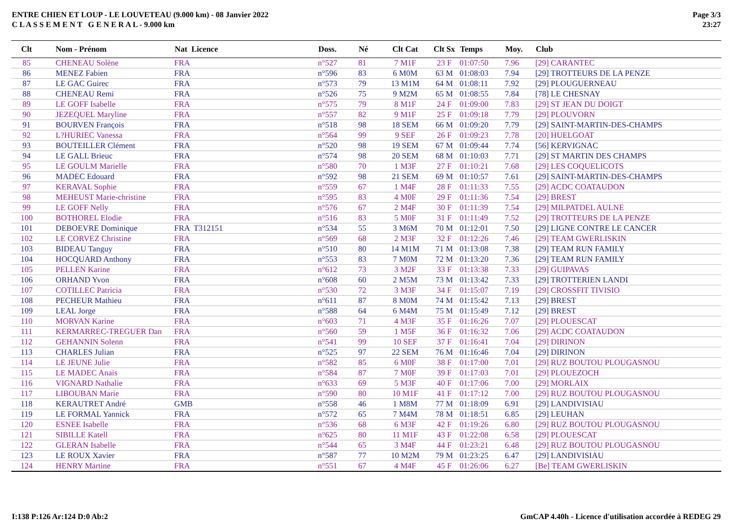ENTRE CHIEN ET LOUP - LE LOUVETEAU (9.000 km) - 08 Janvier 2022
C L A S S E M E N T G E N E R A L - 9.000 km
Page 3/3
23:27
| Clt | Nom - Prénom | Nat Licence | Doss. | Né | Clt Cat | Clt Sx | Temps | Moy. | Club |
| --- | --- | --- | --- | --- | --- | --- | --- | --- | --- |
| 85 | CHENEAU Solène | FRA | n°527 | 81 | 7 M1F | 23 F | 01:07:50 | 7.96 | [29] CARANTEC |
| 86 | MENEZ Fabien | FRA | n°596 | 83 | 6 M0M | 63 M | 01:08:03 | 7.94 | [29] TROTTEURS DE LA PENZE |
| 87 | LE GAC Guirec | FRA | n°573 | 79 | 13 M1M | 64 M | 01:08:11 | 7.92 | [29] PLOUGUERNEAU |
| 88 | CHENEAU Remi | FRA | n°526 | 75 | 9 M2M | 65 M | 01:08:55 | 7.84 | [78] LE CHESNAY |
| 89 | LE GOFF Isabelle | FRA | n°575 | 79 | 8 M1F | 24 F | 01:09:00 | 7.83 | [29] ST JEAN DU DOIGT |
| 90 | JEZEQUEL Maryline | FRA | n°557 | 82 | 9 M1F | 25 F | 01:09:18 | 7.79 | [29] PLOUVORN |
| 91 | BOURVEN François | FRA | n°518 | 98 | 18 SEM | 66 M | 01:09:20 | 7.79 | [29] SAINT-MARTIN-DES-CHAMPS |
| 92 | L?HURIEC Vanessa | FRA | n°564 | 99 | 9 SEF | 26 F | 01:09:23 | 7.78 | [20] HUELGOAT |
| 93 | BOUTEILLER Clément | FRA | n°520 | 98 | 19 SEM | 67 M | 01:09:44 | 7.74 | [56] KERVIGNAC |
| 94 | LE GALL Brieuc | FRA | n°574 | 98 | 20 SEM | 68 M | 01:10:03 | 7.71 | [29] ST MARTIN DES CHAMPS |
| 95 | LE GOULM Marielle | FRA | n°580 | 70 | 1 M3F | 27 F | 01:10:21 | 7.68 | [29] LES COQUELICOTS |
| 96 | MADEC Edouard | FRA | n°592 | 98 | 21 SEM | 69 M | 01:10:57 | 7.61 | [29] SAINT-MARTIN-DES-CHAMPS |
| 97 | KERAVAL Sophie | FRA | n°559 | 67 | 1 M4F | 28 F | 01:11:33 | 7.55 | [29] ACDC COATAUDON |
| 98 | MEHEUST Marie-christine | FRA | n°595 | 83 | 4 M0F | 29 F | 01:11:36 | 7.54 | [29] BREST |
| 99 | LE GOFF Nelly | FRA | n°576 | 67 | 2 M4F | 30 F | 01:11:39 | 7.54 | [29] MILPATDEL AULNE |
| 100 | BOTHOREL Elodie | FRA | n°516 | 83 | 5 M0F | 31 F | 01:11:49 | 7.52 | [29] TROTTEURS DE LA PENZE |
| 101 | DEBOEVRE Dominique | FRA T312151 | n°534 | 55 | 3 M6M | 70 M | 01:12:01 | 7.50 | [29] LIGNE CONTRE LE CANCER |
| 102 | LE CORVEZ Christine | FRA | n°569 | 68 | 2 M3F | 32 F | 01:12:26 | 7.46 | [29] TEAM GWERLISKIN |
| 103 | BIDEAU Tanguy | FRA | n°510 | 80 | 14 M1M | 71 M | 01:13:08 | 7.38 | [29] TEAM RUN FAMILY |
| 104 | HOCQUARD Anthony | FRA | n°553 | 83 | 7 M0M | 72 M | 01:13:20 | 7.36 | [29] TEAM RUN FAMILY |
| 105 | PELLEN Karine | FRA | n°612 | 73 | 3 M2F | 33 F | 01:13:38 | 7.33 | [29] GUIPAVAS |
| 106 | ORHAND Yvon | FRA | n°608 | 60 | 2 M5M | 73 M | 01:13:42 | 7.33 | [29] TROTTERIEN LANDI |
| 107 | COTILLEC Patricia | FRA | n°530 | 72 | 3 M3F | 34 F | 01:15:07 | 7.19 | [29] CROSSFIT TIVISIO |
| 108 | PECHEUR Mathieu | FRA | n°611 | 87 | 8 M0M | 74 M | 01:15:42 | 7.13 | [29] BREST |
| 109 | LEAL Jorge | FRA | n°588 | 64 | 6 M4M | 75 M | 01:15:49 | 7.12 | [29] BREST |
| 110 | MORVAN Karine | FRA | n°603 | 71 | 4 M3F | 35 F | 01:16:26 | 7.07 | [29] PLOUESCAT |
| 111 | KERMARREC-TREGUER Dan | FRA | n°560 | 59 | 1 M5F | 36 F | 01:16:32 | 7.06 | [29] ACDC COATAUDON |
| 112 | GEHANNIN Solenn | FRA | n°541 | 99 | 10 SEF | 37 F | 01:16:41 | 7.04 | [29] DIRINON |
| 113 | CHARLES Julian | FRA | n°525 | 97 | 22 SEM | 76 M | 01:16:46 | 7.04 | [29] DIRINON |
| 114 | LE JEUNE Julie | FRA | n°582 | 85 | 6 M0F | 38 F | 01:17:00 | 7.01 | [29] RUZ BOUTOU PLOUGASNOU |
| 115 | LE MADEC Anais | FRA | n°584 | 87 | 7 M0F | 39 F | 01:17:03 | 7.01 | [29] PLOUEZOCH |
| 116 | VIGNARD Nathalie | FRA | n°633 | 69 | 5 M3F | 40 F | 01:17:06 | 7.00 | [29] MORLAIX |
| 117 | LIBOUBAN Marie | FRA | n°590 | 80 | 10 M1F | 41 F | 01:17:12 | 7.00 | [29] RUZ BOUTOU PLOUGASNOU |
| 118 | KERAUTRET André | GMB | n°558 | 46 | 1 M8M | 77 M | 01:18:09 | 6.91 | [29] LANDIVISIAU |
| 119 | LE FORMAL Yannick | FRA | n°572 | 65 | 7 M4M | 78 M | 01:18:51 | 6.85 | [29] LEUHAN |
| 120 | ESNEE Isabelle | FRA | n°536 | 68 | 6 M3F | 42 F | 01:19:26 | 6.80 | [29] RUZ BOUTOU PLOUGASNOU |
| 121 | SIBILLE Katell | FRA | n°625 | 80 | 11 M1F | 43 F | 01:22:08 | 6.58 | [29] PLOUESCAT |
| 122 | GLERAN Isabelle | FRA | n°544 | 65 | 3 M4F | 44 F | 01:23:21 | 6.48 | [29] RUZ BOUTOU PLOUGASNOU |
| 123 | LE ROUX Xavier | FRA | n°587 | 77 | 10 M2M | 79 M | 01:23:25 | 6.47 | [29] LANDIVISIAU |
| 124 | HENRY Martine | FRA | n°551 | 67 | 4 M4F | 45 F | 01:26:06 | 6.27 | [Be] TEAM GWERLISKIN |
I:138 P:126 Ar:124 D:0 Ab:2 GmCAP 4.40h - Licence d'utilisation accordée à REDEG 29